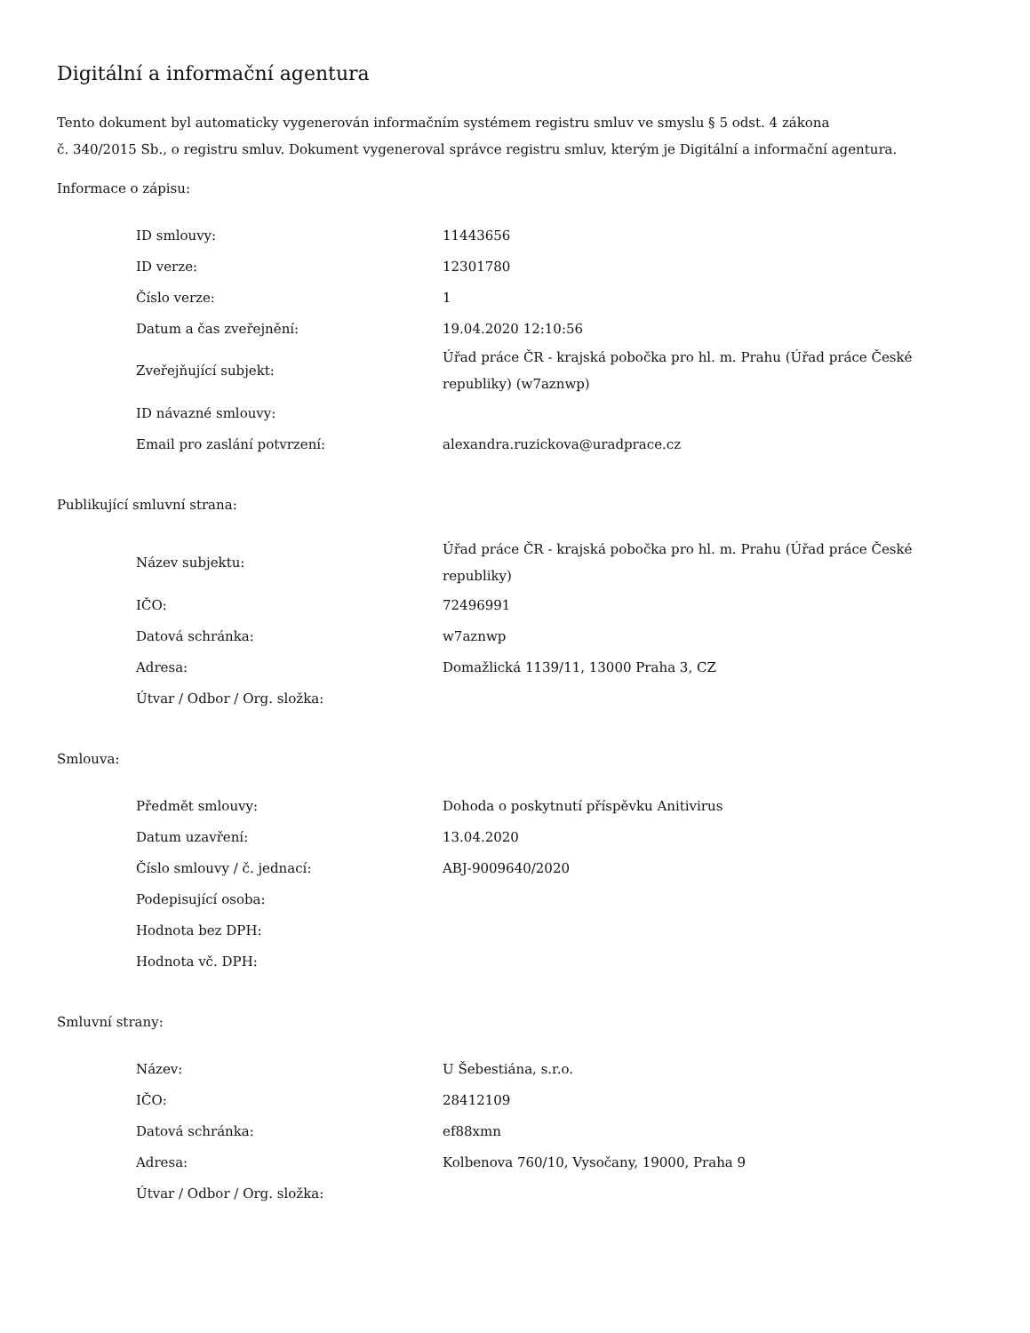Digitální a informační agentura
Tento dokument byl automaticky vygenerován informačním systémem registru smluv ve smyslu § 5 odst. 4 zákona
č. 340/2015 Sb., o registru smluv. Dokument vygeneroval správce registru smluv, kterým je Digitální a informační agentura.
Informace o zápisu:
| ID smlouvy: | 11443656 |
| ID verze: | 12301780 |
| Číslo verze: | 1 |
| Datum a čas zveřejnění: | 19.04.2020 12:10:56 |
| Zveřejňující subjekt: | Úřad práce ČR - krajská pobočka pro hl. m. Prahu (Úřad práce České republiky) (w7aznwp) |
| ID návazné smlouvy: | |
| Email pro zaslání potvrzení: | alexandra.ruzickova@uradprace.cz |
Publikující smluvní strana:
| Název subjektu: | Úřad práce ČR - krajská pobočka pro hl. m. Prahu (Úřad práce České republiky) |
| IČO: | 72496991 |
| Datová schránka: | w7aznwp |
| Adresa: | Domažlická 1139/11, 13000 Praha 3, CZ |
| Útvar / Odbor / Org. složka: | |
Smlouva:
| Předmět smlouvy: | Dohoda o poskytnutí příspěvku Anitivirus |
| Datum uzavření: | 13.04.2020 |
| Číslo smlouvy / č. jednací: | ABJ-9009640/2020 |
| Podepisující osoba: | |
| Hodnota bez DPH: | |
| Hodnota vč. DPH: | |
Smluvní strany:
| Název: | U Šebestiána, s.r.o. |
| IČO: | 28412109 |
| Datová schránka: | ef88xmn |
| Adresa: | Kolbenova 760/10, Vysočany, 19000, Praha 9 |
| Útvar / Odbor / Org. složka: | |